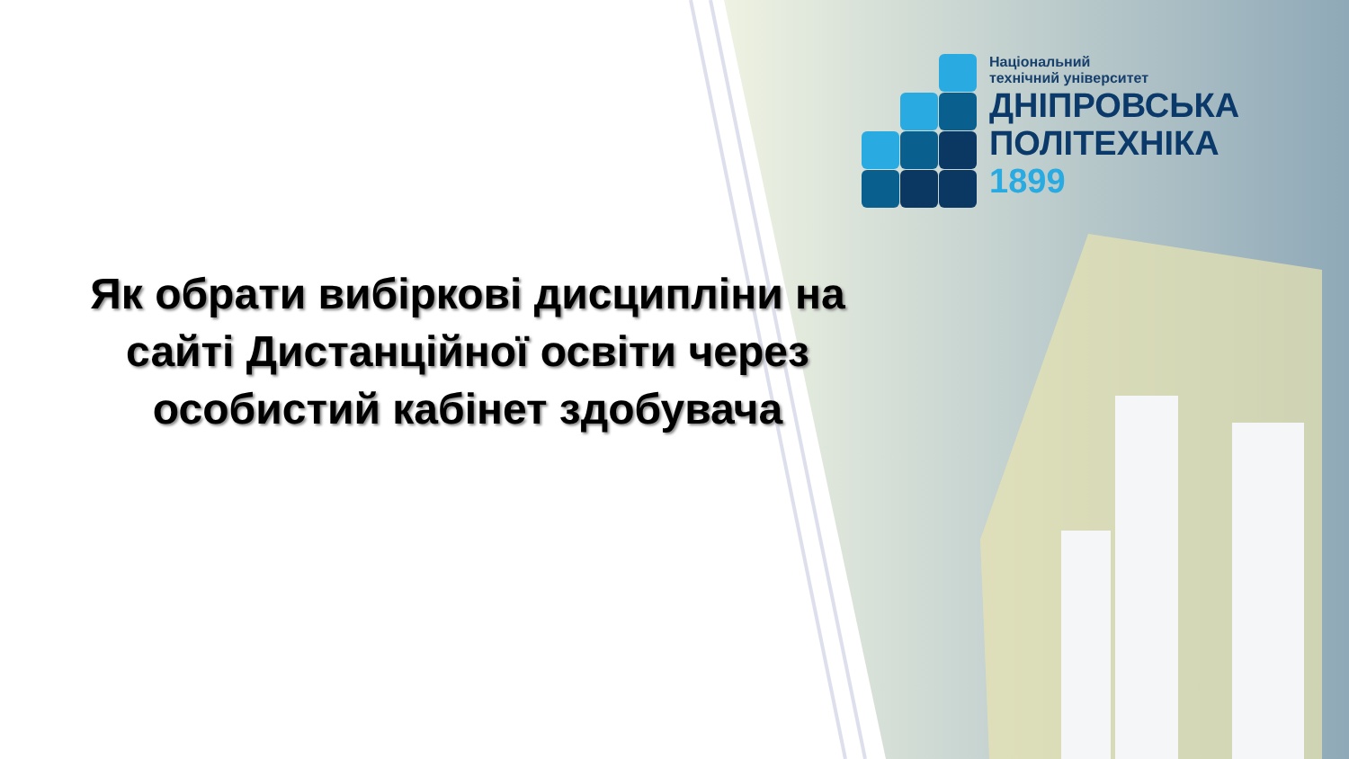Національний
технічний університет
ДНІПРОВСЬКА
ПОЛІТЕХНІКА
1899
Як обрати вибіркові дисципліни на сайті Дистанційної освіти через особистий кабінет здобувача